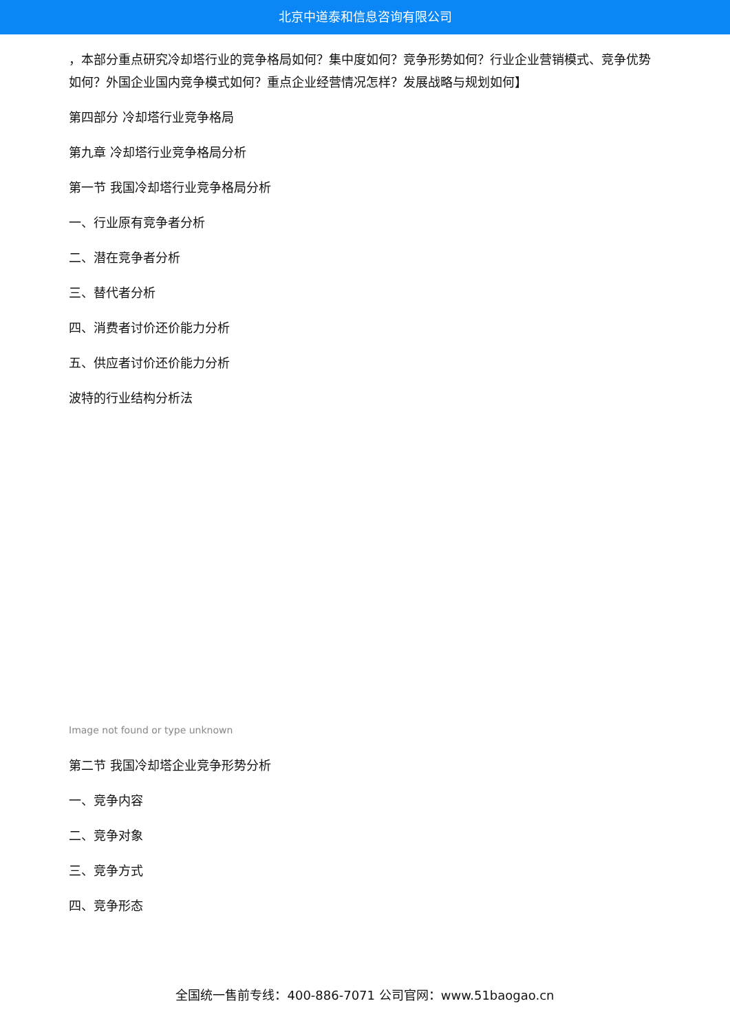北京中道泰和信息咨询有限公司
，本部分重点研究冷却塔行业的竞争格局如何？集中度如何？竞争形势如何？行业企业营销模式、竞争优势如何？外国企业国内竞争模式如何？重点企业经营情况怎样？发展战略与规划如何】
第四部分 冷却塔行业竞争格局
第九章 冷却塔行业竞争格局分析
第一节 我国冷却塔行业竞争格局分析
一、行业原有竞争者分析
二、潜在竞争者分析
三、替代者分析
四、消费者讨价还价能力分析
五、供应者讨价还价能力分析
波特的行业结构分析法
Image not found or type unknown
第二节 我国冷却塔企业竞争形势分析
一、竞争内容
二、竞争对象
三、竞争方式
四、竞争形态
全国统一售前专线：400-886-7071 公司官网：www.51baogao.cn